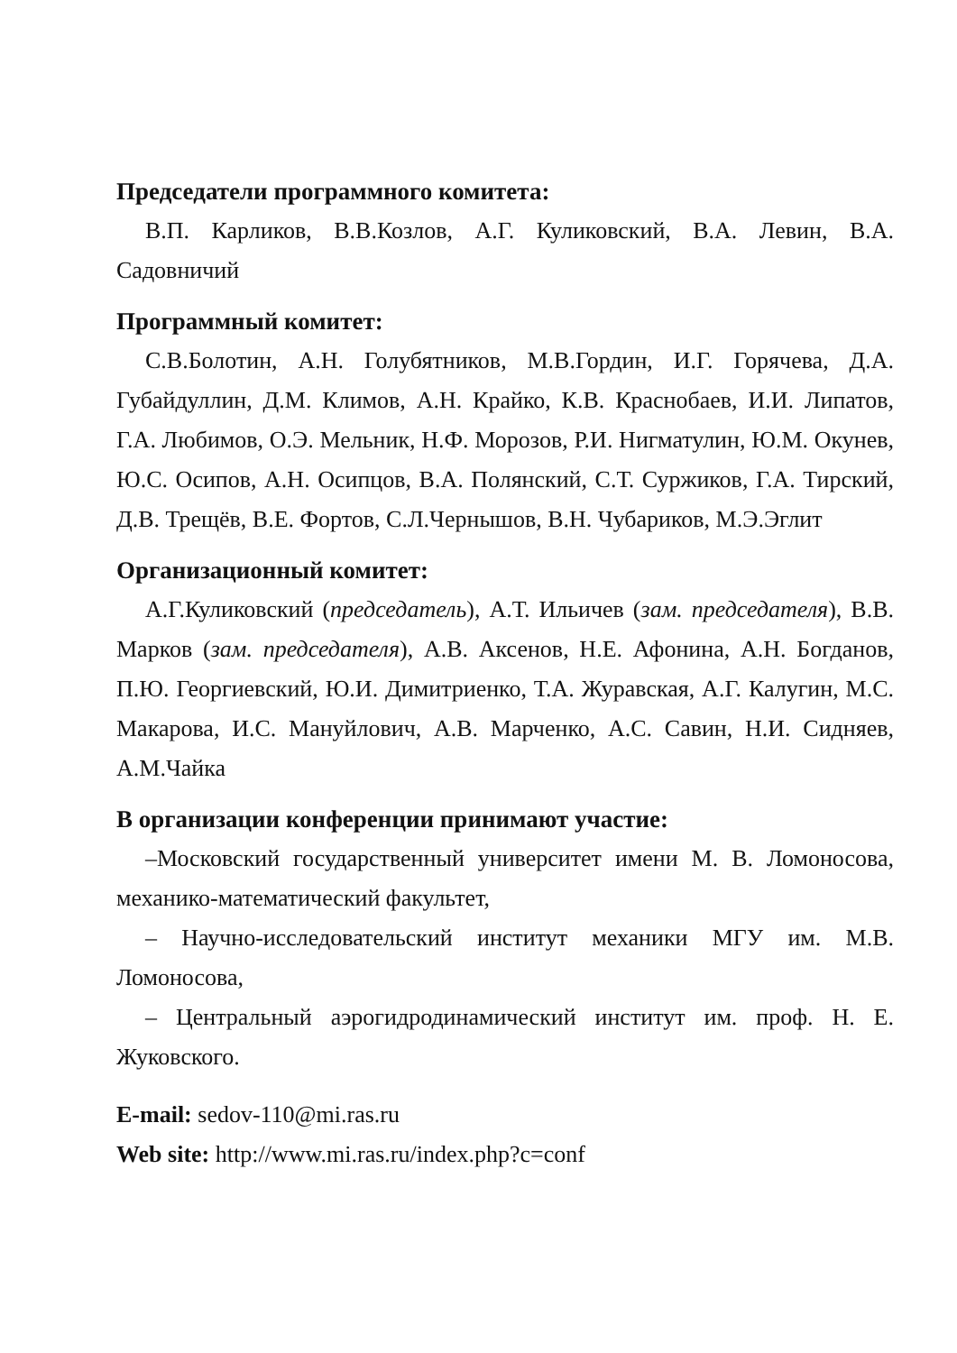Председатели программного комитета:
В.П. Карликов, В.В.Козлов, А.Г. Куликовский, В.А. Левин, В.А. Садовничий
Программный комитет:
С.В.Болотин, А.Н. Голубятников, М.В.Гордин, И.Г. Горячева, Д.А. Губайдуллин, Д.М. Климов, А.Н. Крайко, К.В. Краснобаев, И.И. Липатов, Г.А. Любимов, О.Э. Мельник, Н.Ф. Морозов, Р.И. Нигматулин, Ю.М. Окунев, Ю.С. Осипов, А.Н. Осипцов, В.А. Полянский, С.Т. Суржиков, Г.А. Тирский, Д.В. Трещёв, В.Е. Фортов, С.Л.Чернышов, В.Н. Чубариков, М.Э.Эглит
Организационный комитет:
А.Г.Куликовский (председатель), А.Т. Ильичев (зам. председателя), В.В. Марков (зам. председателя), А.В. Аксенов, Н.Е. Афонина, А.Н. Богданов, П.Ю. Георгиевский, Ю.И. Димитриенко, Т.А. Журавская, А.Г. Калугин, М.С. Макарова, И.С. Мануйлович, А.В. Марченко, А.С. Савин, Н.И. Сидняев, А.М.Чайка
В организации конференции принимают участие:
–Московский государственный университет имени М. В. Ломоносова, механико-математический факультет,
– Научно-исследовательский институт механики МГУ им. М.В. Ломоносова,
– Центральный аэрогидродинамический институт им. проф. Н. Е. Жуковского.
E-mail: sedov-110@mi.ras.ru
Web site: http://www.mi.ras.ru/index.php?c=conf